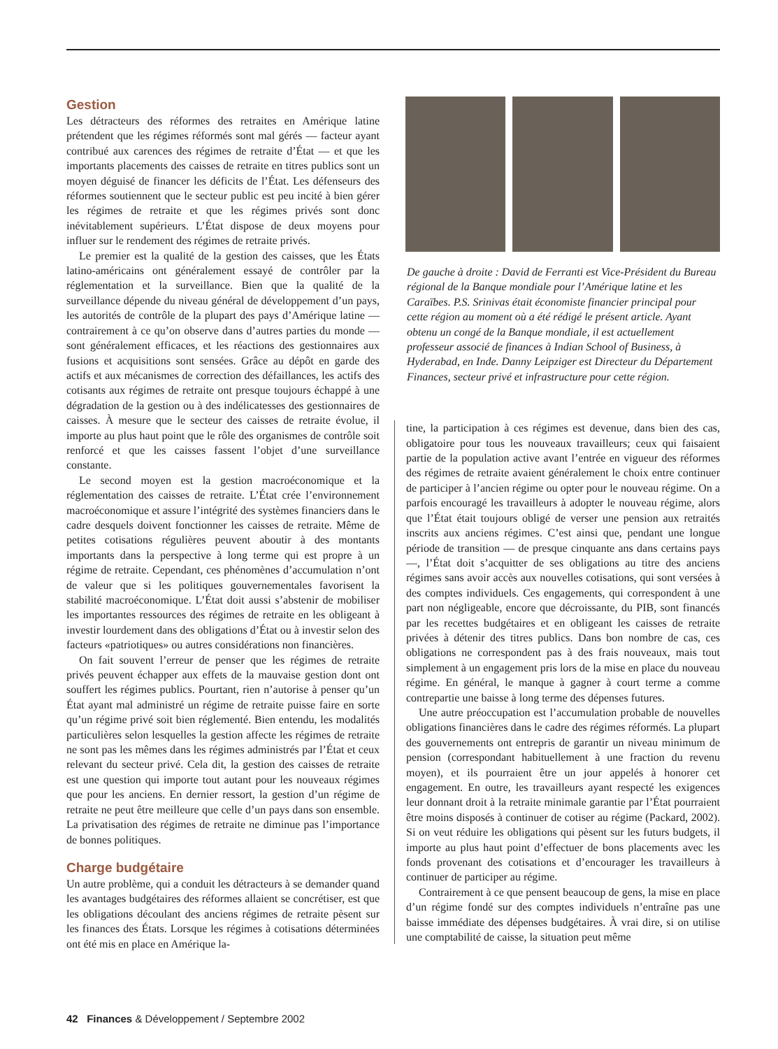Gestion
Les détracteurs des réformes des retraites en Amérique latine prétendent que les régimes réformés sont mal gérés — facteur ayant contribué aux carences des régimes de retraite d’État — et que les importants placements des caisses de retraite en titres publics sont un moyen déguisé de financer les déficits de l’État. Les défenseurs des réformes soutiennent que le secteur public est peu incité à bien gérer les régimes de retraite et que les régimes privés sont donc inévitablement supérieurs. L’État dispose de deux moyens pour influer sur le rendement des régimes de retraite privés.
Le premier est la qualité de la gestion des caisses, que les États latino-américains ont généralement essayé de contrôler par la réglementation et la surveillance. Bien que la qualité de la surveillance dépende du niveau général de développement d’un pays, les autorités de contrôle de la plupart des pays d’Amérique latine — contrairement à ce qu’on observe dans d’autres parties du monde — sont généralement efficaces, et les réactions des gestionnaires aux fusions et acquisitions sont sensées. Grâce au dépôt en garde des actifs et aux mécanismes de correction des défaillances, les actifs des cotisants aux régimes de retraite ont presque toujours échappé à une dégradation de la gestion ou à des indélicatesses des gestionnaires de caisses. À mesure que le secteur des caisses de retraite évolue, il importe au plus haut point que le rôle des organismes de contrôle soit renforcé et que les caisses fassent l’objet d’une surveillance constante.
Le second moyen est la gestion macroéconomique et la réglementation des caisses de retraite. L’État crée l’environnement macroéconomique et assure l’intégrité des systèmes financiers dans le cadre desquels doivent fonctionner les caisses de retraite. Même de petites cotisations régulières peuvent aboutir à des montants importants dans la perspective à long terme qui est propre à un régime de retraite. Cependant, ces phénomènes d’accumulation n’ont de valeur que si les politiques gouvernementales favorisent la stabilité macroéconomique. L’État doit aussi s’abstenir de mobiliser les importantes ressources des régimes de retraite en les obligeant à investir lourdement dans des obligations d’État ou à investir selon des facteurs «patriotiques» ou autres considérations non financières.
On fait souvent l’erreur de penser que les régimes de retraite privés peuvent échapper aux effets de la mauvaise gestion dont ont souffert les régimes publics. Pourtant, rien n’autorise à penser qu’un État ayant mal administré un régime de retraite puisse faire en sorte qu’un régime privé soit bien réglementé. Bien entendu, les modalités particulières selon lesquelles la gestion affecte les régimes de retraite ne sont pas les mêmes dans les régimes administrés par l’État et ceux relevant du secteur privé. Cela dit, la gestion des caisses de retraite est une question qui importe tout autant pour les nouveaux régimes que pour les anciens. En dernier ressort, la gestion d’un régime de retraite ne peut être meilleure que celle d’un pays dans son ensemble. La privatisation des régimes de retraite ne diminue pas l’importance de bonnes politiques.
Charge budgétaire
Un autre problème, qui a conduit les détracteurs à se demander quand les avantages budgétaires des réformes allaient se concrétiser, est que les obligations découlant des anciens régimes de retraite pèsent sur les finances des États. Lorsque les régimes à cotisations déterminées ont été mis en place en Amérique la-
De gauche à droite : David de Ferranti est Vice-Président du Bureau régional de la Banque mondiale pour l’Amérique latine et les Caraïbes. P.S. Srinivas était économiste financier principal pour cette région au moment où a été rédigé le présent article. Ayant obtenu un congé de la Banque mondiale, il est actuellement professeur associé de finances à Indian School of Business, à Hyderabad, en Inde. Danny Leipziger est Directeur du Département Finances, secteur privé et infrastructure pour cette région.
tine, la participation à ces régimes est devenue, dans bien des cas, obligatoire pour tous les nouveaux travailleurs; ceux qui faisaient partie de la population active avant l’entrée en vigueur des réformes des régimes de retraite avaient généralement le choix entre continuer de participer à l’ancien régime ou opter pour le nouveau régime. On a parfois encouragé les travailleurs à adopter le nouveau régime, alors que l’État était toujours obligé de verser une pension aux retraités inscrits aux anciens régimes. C’est ainsi que, pendant une longue période de transition — de presque cinquante ans dans certains pays —, l’État doit s’acquitter de ses obligations au titre des anciens régimes sans avoir accès aux nouvelles cotisations, qui sont versées à des comptes individuels. Ces engagements, qui correspondent à une part non négligeable, encore que décroissante, du PIB, sont financés par les recettes budgétaires et en obligeant les caisses de retraite privées à détenir des titres publics. Dans bon nombre de cas, ces obligations ne correspondent pas à des frais nouveaux, mais tout simplement à un engagement pris lors de la mise en place du nouveau régime. En général, le manque à gagner à court terme a comme contrepartie une baisse à long terme des dépenses futures.
Une autre préoccupation est l’accumulation probable de nouvelles obligations financières dans le cadre des régimes réformés. La plupart des gouvernements ont entrepris de garantir un niveau minimum de pension (correspondant habituellement à une fraction du revenu moyen), et ils pourraient être un jour appelés à honorer cet engagement. En outre, les travailleurs ayant respecté les exigences leur donnant droit à la retraite minimale garantie par l’État pourraient être moins disposés à continuer de cotiser au régime (Packard, 2002). Si on veut réduire les obligations qui pèsent sur les futurs budgets, il importe au plus haut point d’effectuer de bons placements avec les fonds provenant des cotisations et d’encourager les travailleurs à continuer de participer au régime.
Contrairement à ce que pensent beaucoup de gens, la mise en place d’un régime fondé sur des comptes individuels n’entraîne pas une baisse immédiate des dépenses budgétaires. À vrai dire, si on utilise une comptabilité de caisse, la situation peut même
42 Finances & Développement / Septembre 2002